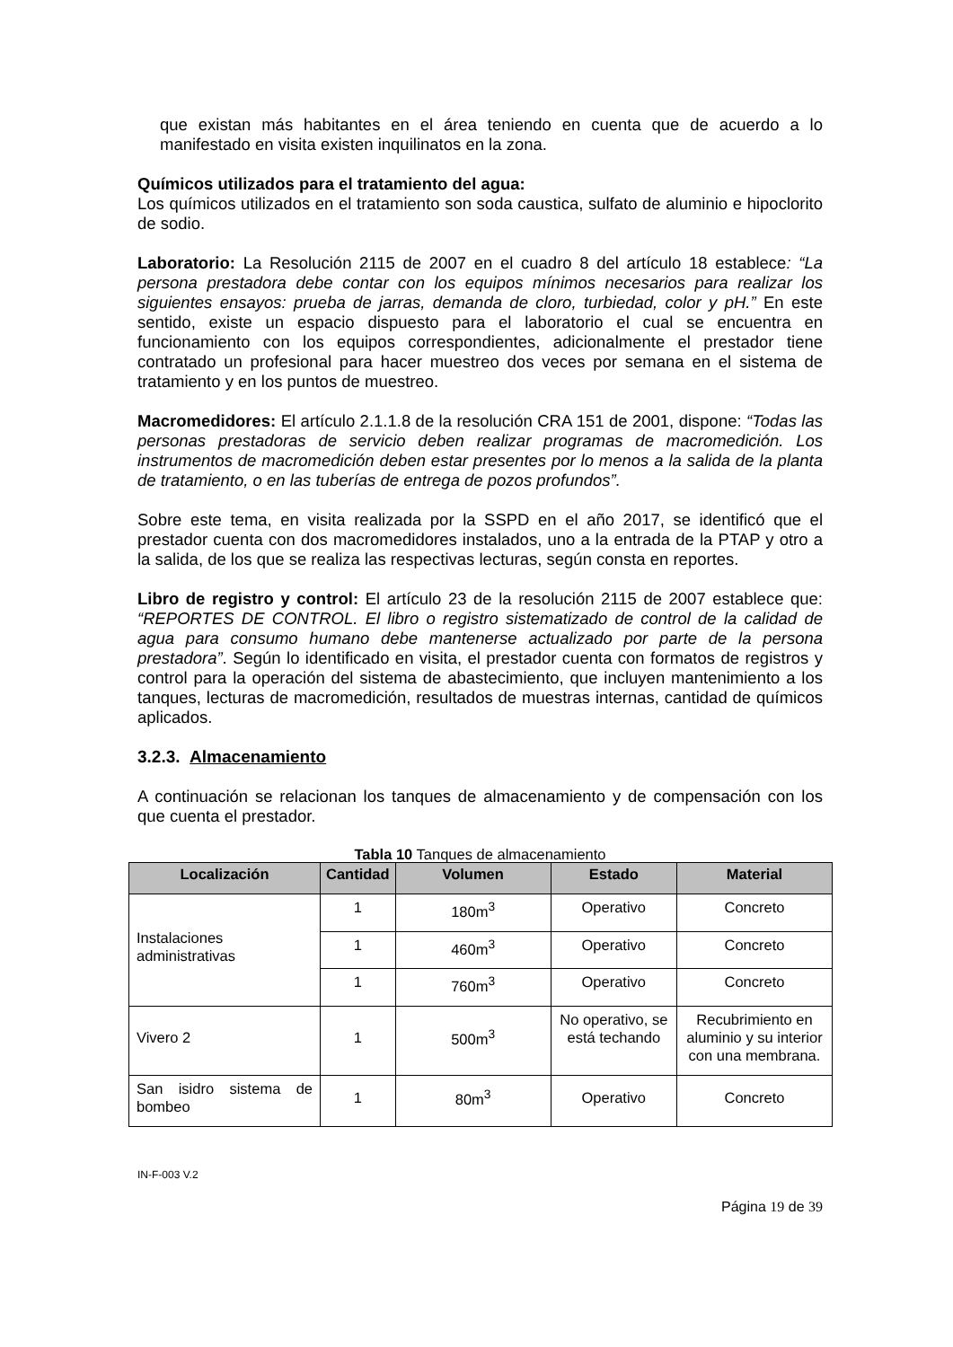que existan más habitantes en el área teniendo en cuenta que de acuerdo a lo manifestado en visita existen inquilinatos en la zona.
Químicos utilizados para el tratamiento del agua:
Los químicos utilizados en el tratamiento son soda caustica, sulfato de aluminio e hipoclorito de sodio.
Laboratorio: La Resolución 2115 de 2007 en el cuadro 8 del artículo 18 establece: “La persona prestadora debe contar con los equipos mínimos necesarios para realizar los siguientes ensayos: prueba de jarras, demanda de cloro, turbiedad, color y pH.” En este sentido, existe un espacio dispuesto para el laboratorio el cual se encuentra en funcionamiento con los equipos correspondientes, adicionalmente el prestador tiene contratado un profesional para hacer muestreo dos veces por semana en el sistema de tratamiento y en los puntos de muestreo.
Macromedidores: El artículo 2.1.1.8 de la resolución CRA 151 de 2001, dispone: “Todas las personas prestadoras de servicio deben realizar programas de macromedición. Los instrumentos de macromedición deben estar presentes por lo menos a la salida de la planta de tratamiento, o en las tuberías de entrega de pozos profundos”.
Sobre este tema, en visita realizada por la SSPD en el año 2017, se identificó que el prestador cuenta con dos macromedidores instalados, uno a la entrada de la PTAP y otro a la salida, de los que se realiza las respectivas lecturas, según consta en reportes.
Libro de registro y control: El artículo 23 de la resolución 2115 de 2007 establece que: “REPORTES DE CONTROL. El libro o registro sistematizado de control de la calidad de agua para consumo humano debe mantenerse actualizado por parte de la persona prestadora”. Según lo identificado en visita, el prestador cuenta con formatos de registros y control para la operación del sistema de abastecimiento, que incluyen mantenimiento a los tanques, lecturas de macromedición, resultados de muestras internas, cantidad de químicos aplicados.
3.2.3. Almacenamiento
A continuación se relacionan los tanques de almacenamiento y de compensación con los que cuenta el prestador.
Tabla 10 Tanques de almacenamiento
| Localización | Cantidad | Volumen | Estado | Material |
| --- | --- | --- | --- | --- |
| Instalaciones administrativas | 1 | 180m<sup>3</sup> | Operativo | Concreto |
| | 1 | 460m<sup>3</sup> | Operativo | Concreto |
| | 1 | 760m<sup>3</sup> | Operativo | Concreto |
| Vivero 2 | 1 | 500m<sup>3</sup> | No operativo, se está techando | Recubrimiento en aluminio y su interior con una membrana. |
| San isidro sistema de bombeo | 1 | 80m<sup>3</sup> | Operativo | Concreto |
IN-F-003 V.2
Página 19 de 39